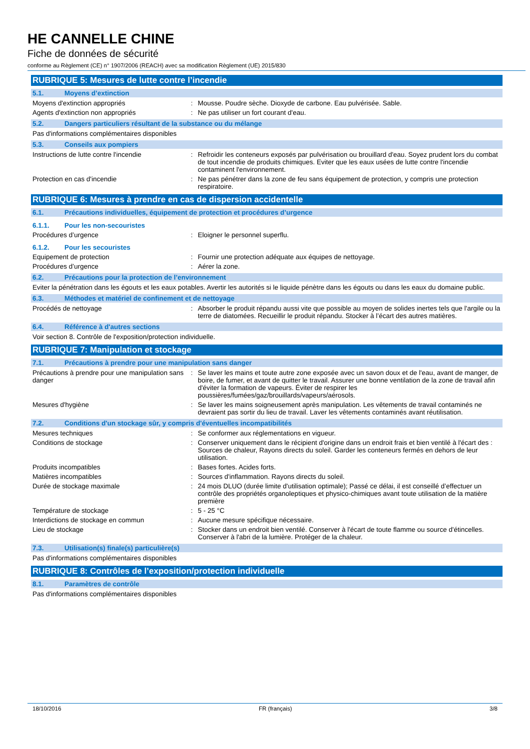HE CANNELLE CHINE
Fiche de données de sécurité
conforme au Règlement (CE) n° 1907/2006 (REACH) avec sa modification Règlement (UE) 2015/830
RUBRIQUE 5: Mesures de lutte contre l’incendie
5.1. Moyens d’extinction
Moyens d'extinction appropriés : Mousse. Poudre sèche. Dioxyde de carbone. Eau pulvérisée. Sable.
Agents d'extinction non appropriés : Ne pas utiliser un fort courant d'eau.
5.2. Dangers particuliers résultant de la substance ou du mélange
Pas d'informations complémentaires disponibles
5.3. Conseils aux pompiers
Instructions de lutte contre l'incendie : Refroidir les conteneurs exposés par pulvérisation ou brouillard d'eau. Soyez prudent lors du combat de tout incendie de produits chimiques. Eviter que les eaux usées de lutte contre l'incendie contaminent l'environnement.
Protection en cas d'incendie : Ne pas pénétrer dans la zone de feu sans équipement de protection, y compris une protection respiratoire.
RUBRIQUE 6: Mesures à prendre en cas de dispersion accidentelle
6.1. Précautions individuelles, équipement de protection et procédures d’urgence
6.1.1. Pour les non-secouristes
Procédures d’urgence : Eloigner le personnel superflu.
6.1.2. Pour les secouristes
Equipement de protection : Fournir une protection adéquate aux équipes de nettoyage.
Procédures d’urgence : Aérer la zone.
6.2. Précautions pour la protection de l’environnement
Eviter la pénétration dans les égouts et les eaux potables. Avertir les autorités si le liquide pénètre dans les égouts ou dans les eaux du domaine public.
6.3. Méthodes et matériel de confinement et de nettoyage
Procédés de nettoyage : Absorber le produit répandu aussi vite que possible au moyen de solides inertes tels que l'argile ou la terre de diatomées. Recueillir le produit répandu. Stocker à l’écart des autres matières.
6.4. Référence à d'autres sections
Voir section 8. Contrôle de l'exposition/protection individuelle.
RUBRIQUE 7: Manipulation et stockage
7.1. Précautions à prendre pour une manipulation sans danger
Précautions à prendre pour une manipulation sans danger
: Se laver les mains et toute autre zone exposée avec un savon doux et de l'eau, avant de manger, de boire, de fumer, et avant de quitter le travail. Assurer une bonne ventilation de la zone de travail afin d'éviter la formation de vapeurs. Éviter de respirer les poussières/fumées/gaz/brouillards/vapeurs/aérosols.
Mesures d'hygiène : Se laver les mains soigneusement après manipulation. Les vêtements de travail contaminés ne devraient pas sortir du lieu de travail. Laver les vêtements contaminés avant réutilisation.
7.2. Conditions d'un stockage sûr, y compris d'éventuelles incompatibilités
Mesures techniques : Se conformer aux réglementations en vigueur.
Conditions de stockage : Conserver uniquement dans le récipient d'origine dans un endroit frais et bien ventilé à l'écart des : Sources de chaleur, Rayons directs du soleil. Garder les conteneurs fermés en dehors de leur utilisation.
Produits incompatibles : Bases fortes. Acides forts.
Matières incompatibles : Sources d'inflammation. Rayons directs du soleil.
Durée de stockage maximale : 24 mois DLUO (durée limite d'utilisation optimale); Passé ce délai, il est conseillé d’effectuer un contrôle des propriétés organoleptiques et physico-chimiques avant toute utilisation de la matière première
Température de stockage : 5 - 25 °C
Interdictions de stockage en commun : Aucune mesure spécifique nécessaire.
Lieu de stockage : Stocker dans un endroit bien ventilé. Conserver à l'écart de toute flamme ou source d'étincelles. Conserver à l'abri de la lumière. Protéger de la chaleur.
7.3. Utilisation(s) finale(s) particulière(s)
Pas d'informations complémentaires disponibles
RUBRIQUE 8: Contrôles de l’exposition/protection individuelle
8.1. Paramètres de contrôle
Pas d'informations complémentaires disponibles
18/10/2016 FR (français) 3/8